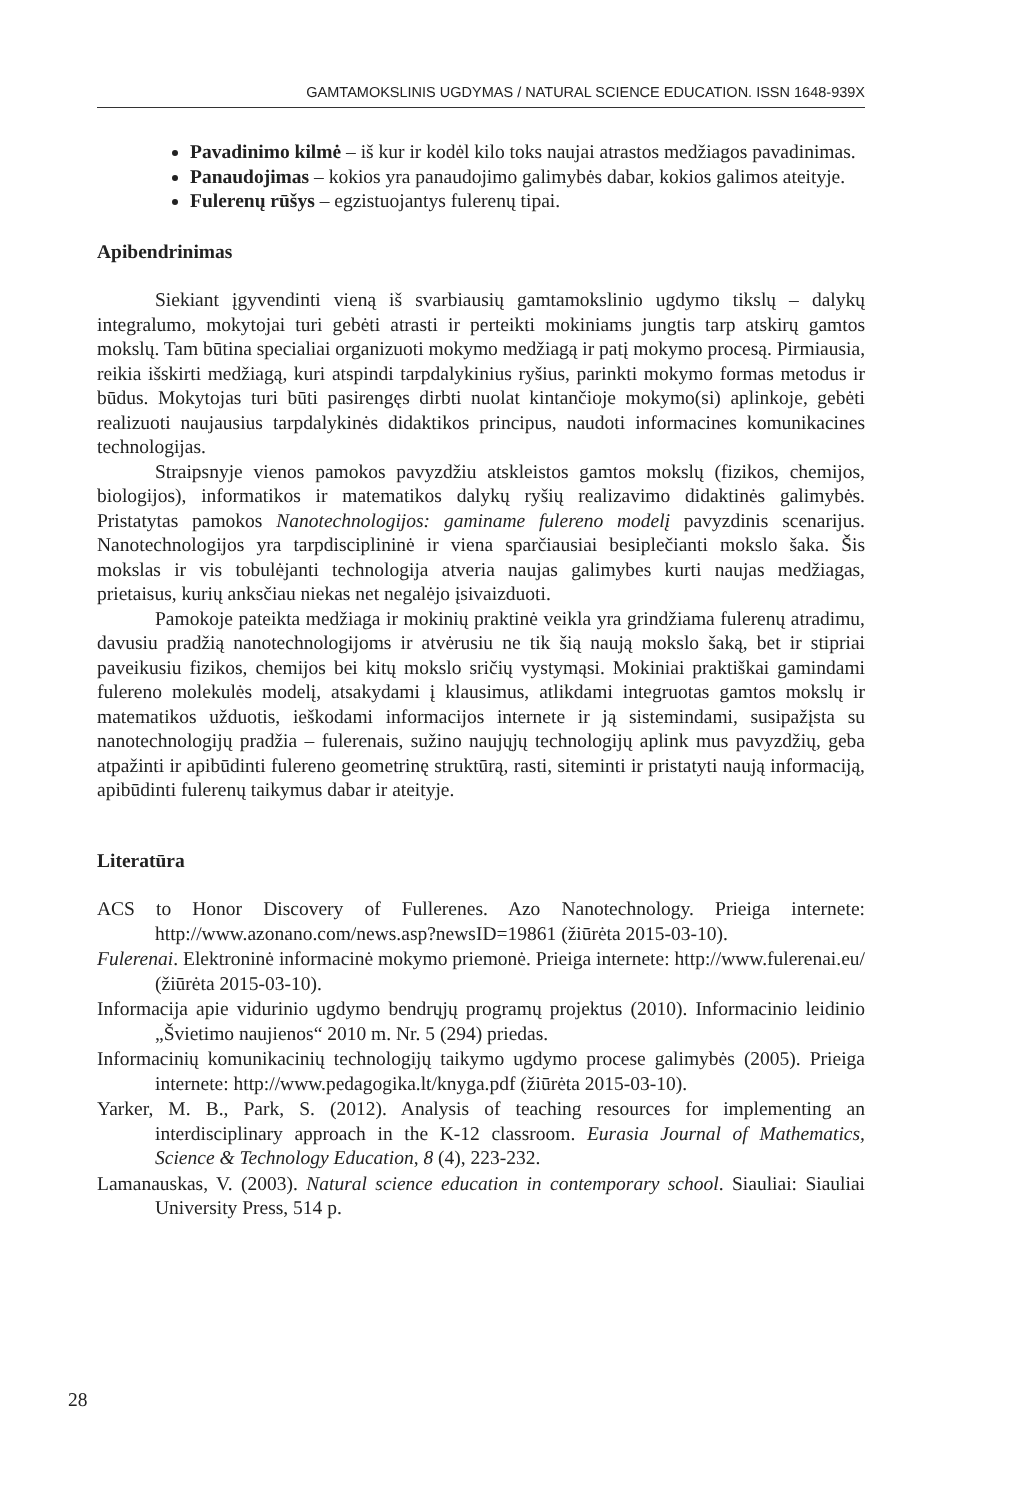GAMTAMOKSLINIS UGDYMAS / NATURAL SCIENCE EDUCATION. ISSN 1648-939X
Pavadinimo kilmė – iš kur ir kodėl kilo toks naujai atrastos medžiagos pavadinimas.
Panaudojimas – kokios yra panaudojimo galimybės dabar, kokios galimos ateityje.
Fulerenų rūšys – egzistuojantys fulerenų tipai.
Apibendrinimas
Siekiant įgyvendinti vieną iš svarbiausių gamtamokslinio ugdymo tikslų – dalykų integralumo, mokytojai turi gebėti atrasti ir perteikti mokiniams jungtis tarp atskirų gamtos mokslų. Tam būtina specialiai organizuoti mokymo medžiagą ir patį mokymo procesą. Pirmiausia, reikia išskirti medžiagą, kuri atspindi tarpdalykinius ryšius, parinkti mokymo formas metodus ir būdus. Mokytojas turi būti pasirengęs dirbti nuolat kintančioje mokymo(si) aplinkoje, gebėti realizuoti naujausius tarpdalykinės didaktikos principus, naudoti informacines komunikacines technologijas.
Straipsnyje vienos pamokos pavyzdžiu atskleistos gamtos mokslų (fizikos, chemijos, biologijos), informatikos ir matematikos dalykų ryšių realizavimo didaktinės galimybės. Pristatytas pamokos Nanotechnologijos: gaminame fulereno modelį pavyzdinis scenarijus. Nanotechnologijos yra tarpdisciplininė ir viena sparčiausiai besiplečianti mokslo šaka. Šis mokslas ir vis tobulėjanti technologija atveria naujas galimybes kurti naujas medžiagas, prietaisus, kurių anksčiau niekas net negalėjo įsivaizduoti.
Pamokoje pateikta medžiaga ir mokinių praktinė veikla yra grindžiama fulerenų atradimu, davusiu pradžią nanotechnologijoms ir atvėrusiu ne tik šią naują mokslo šaką, bet ir stipriai paveikusiu fizikos, chemijos bei kitų mokslo sričių vystymąsi. Mokiniai praktiškai gamindami fulereno molekulės modelį, atsakydami į klausimus, atlikdami integruotas gamtos mokslų ir matematikos užduotis, ieškodami informacijos internete ir ją sistemindami, susipažįsta su nanotechnologijų pradžia – fulerenais, sužino naujųjų technologijų aplink mus pavyzdžių, geba atpažinti ir apibūdinti fulereno geometrinę struktūrą, rasti, siteminti ir pristatyti naują informaciją, apibūdinti fulerenų taikymus dabar ir ateityje.
Literatūra
ACS to Honor Discovery of Fullerenes. Azo Nanotechnology. Prieiga internete: http://www.azonano.com/news.asp?newsID=19861 (žiūrėta 2015-03-10).
Fulerenai. Elektroninė informacinė mokymo priemonė. Prieiga internete: http://www.fulerenai.eu/ (žiūrėta 2015-03-10).
Informacija apie vidurinio ugdymo bendrųjų programų projektus (2010). Informacinio leidinio „Švietimo naujienos“ 2010 m. Nr. 5 (294) priedas.
Informacinių komunikacinių technologijų taikymo ugdymo procese galimybės (2005). Prieiga internete: http://www.pedagogika.lt/knyga.pdf (žiūrėta 2015-03-10).
Yarker, M. B., Park, S. (2012). Analysis of teaching resources for implementing an interdisciplinary approach in the K-12 classroom. Eurasia Journal of Mathematics, Science & Technology Education, 8 (4), 223-232.
Lamanauskas, V. (2003). Natural science education in contemporary school. Siauliai: Siauliai University Press, 514 p.
28